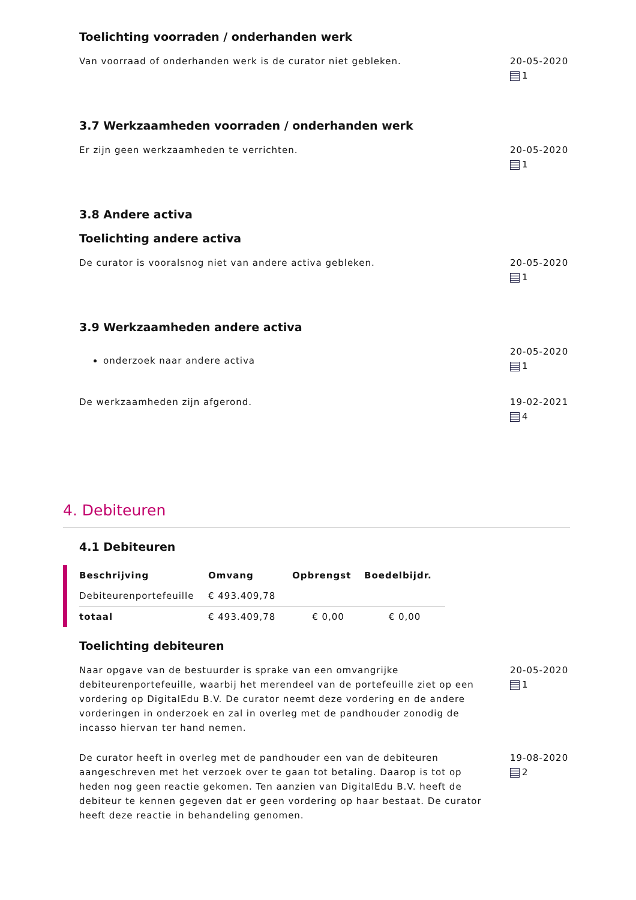Toelichting voorraden / onderhanden werk
Van voorraad of onderhanden werk is de curator niet gebleken. 20-05-2020
1
3.7 Werkzaamheden voorraden / onderhanden werk
Er zijn geen werkzaamheden te verrichten. 20-05-2020
1
3.8 Andere activa
Toelichting andere activa
De curator is vooralsnog niet van andere activa gebleken. 20-05-2020
1
3.9 Werkzaamheden andere activa
onderzoek naar andere activa
20-05-2020
1
De werkzaamheden zijn afgerond. 19-02-2021
4
4. Debiteuren
4.1 Debiteuren
| Beschrijving | Omvang | Opbrengst | Boedelbijdr. |
| --- | --- | --- | --- |
| Debiteurenportefeuille | € 493.409,78 | | |
| totaal | € 493.409,78 | € 0,00 | € 0,00 |
Toelichting debiteuren
Naar opgave van de bestuurder is sprake van een omvangrijke debiteurenportefeuille, waarbij het merendeel van de portefeuille ziet op een vordering op DigitalEdu B.V. De curator neemt deze vordering en de andere vorderingen in onderzoek en zal in overleg met de pandhouder zonodig de incasso hiervan ter hand nemen.
20-05-2020
1
De curator heeft in overleg met de pandhouder een van de debiteuren aangeschreven met het verzoek over te gaan tot betaling. Daarop is tot op heden nog geen reactie gekomen. Ten aanzien van DigitalEdu B.V. heeft de debiteur te kennen gegeven dat er geen vordering op haar bestaat. De curator heeft deze reactie in behandeling genomen.
19-08-2020
2